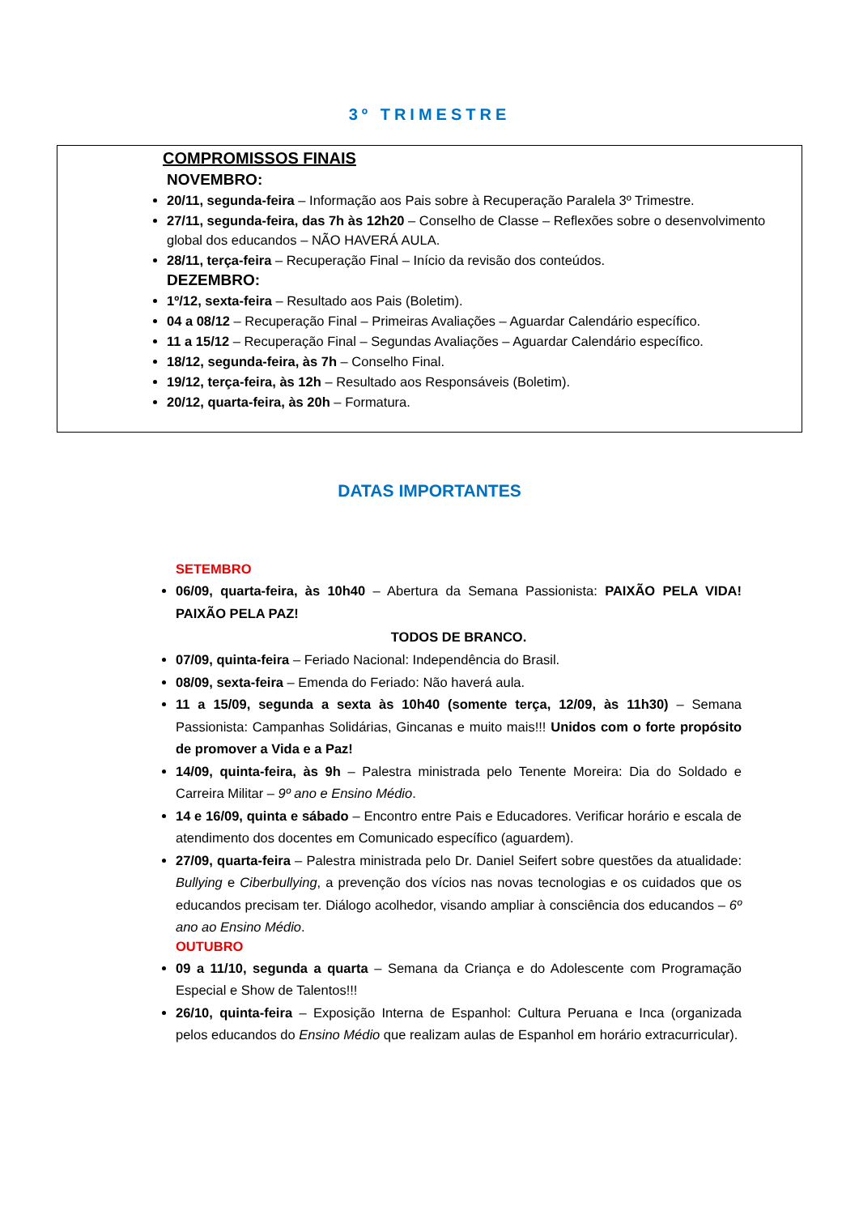3º TRIMESTRE
COMPROMISSOS FINAIS
NOVEMBRO:
20/11, segunda-feira – Informação aos Pais sobre à Recuperação Paralela 3º Trimestre.
27/11, segunda-feira, das 7h às 12h20 – Conselho de Classe – Reflexões sobre o desenvolvimento global dos educandos – NÃO HAVERÁ AULA.
28/11, terça-feira – Recuperação Final – Início da revisão dos conteúdos.
DEZEMBRO:
1º/12, sexta-feira – Resultado aos Pais (Boletim).
04 a 08/12 – Recuperação Final – Primeiras Avaliações – Aguardar Calendário específico.
11 a 15/12 – Recuperação Final – Segundas Avaliações – Aguardar Calendário específico.
18/12, segunda-feira, às 7h – Conselho Final.
19/12, terça-feira, às 12h – Resultado aos Responsáveis (Boletim).
20/12, quarta-feira, às 20h – Formatura.
DATAS IMPORTANTES
SETEMBRO
06/09, quarta-feira, às 10h40 – Abertura da Semana Passionista: PAIXÃO PELA VIDA! PAIXÃO PELA PAZ!
TODOS DE BRANCO.
07/09, quinta-feira – Feriado Nacional: Independência do Brasil.
08/09, sexta-feira – Emenda do Feriado: Não haverá aula.
11 a 15/09, segunda a sexta às 10h40 (somente terça, 12/09, às 11h30) – Semana Passionista: Campanhas Solidárias, Gincanas e muito mais!!! Unidos com o forte propósito de promover a Vida e a Paz!
14/09, quinta-feira, às 9h – Palestra ministrada pelo Tenente Moreira: Dia do Soldado e Carreira Militar – 9º ano e Ensino Médio.
14 e 16/09, quinta e sábado – Encontro entre Pais e Educadores. Verificar horário e escala de atendimento dos docentes em Comunicado específico (aguardem).
27/09, quarta-feira – Palestra ministrada pelo Dr. Daniel Seifert sobre questões da atualidade: Bullying e Ciberbullying, a prevenção dos vícios nas novas tecnologias e os cuidados que os educandos precisam ter. Diálogo acolhedor, visando ampliar à consciência dos educandos – 6º ano ao Ensino Médio.
OUTUBRO
09 a 11/10, segunda a quarta – Semana da Criança e do Adolescente com Programação Especial e Show de Talentos!!!
26/10, quinta-feira – Exposição Interna de Espanhol: Cultura Peruana e Inca (organizada pelos educandos do Ensino Médio que realizam aulas de Espanhol em horário extracurricular).